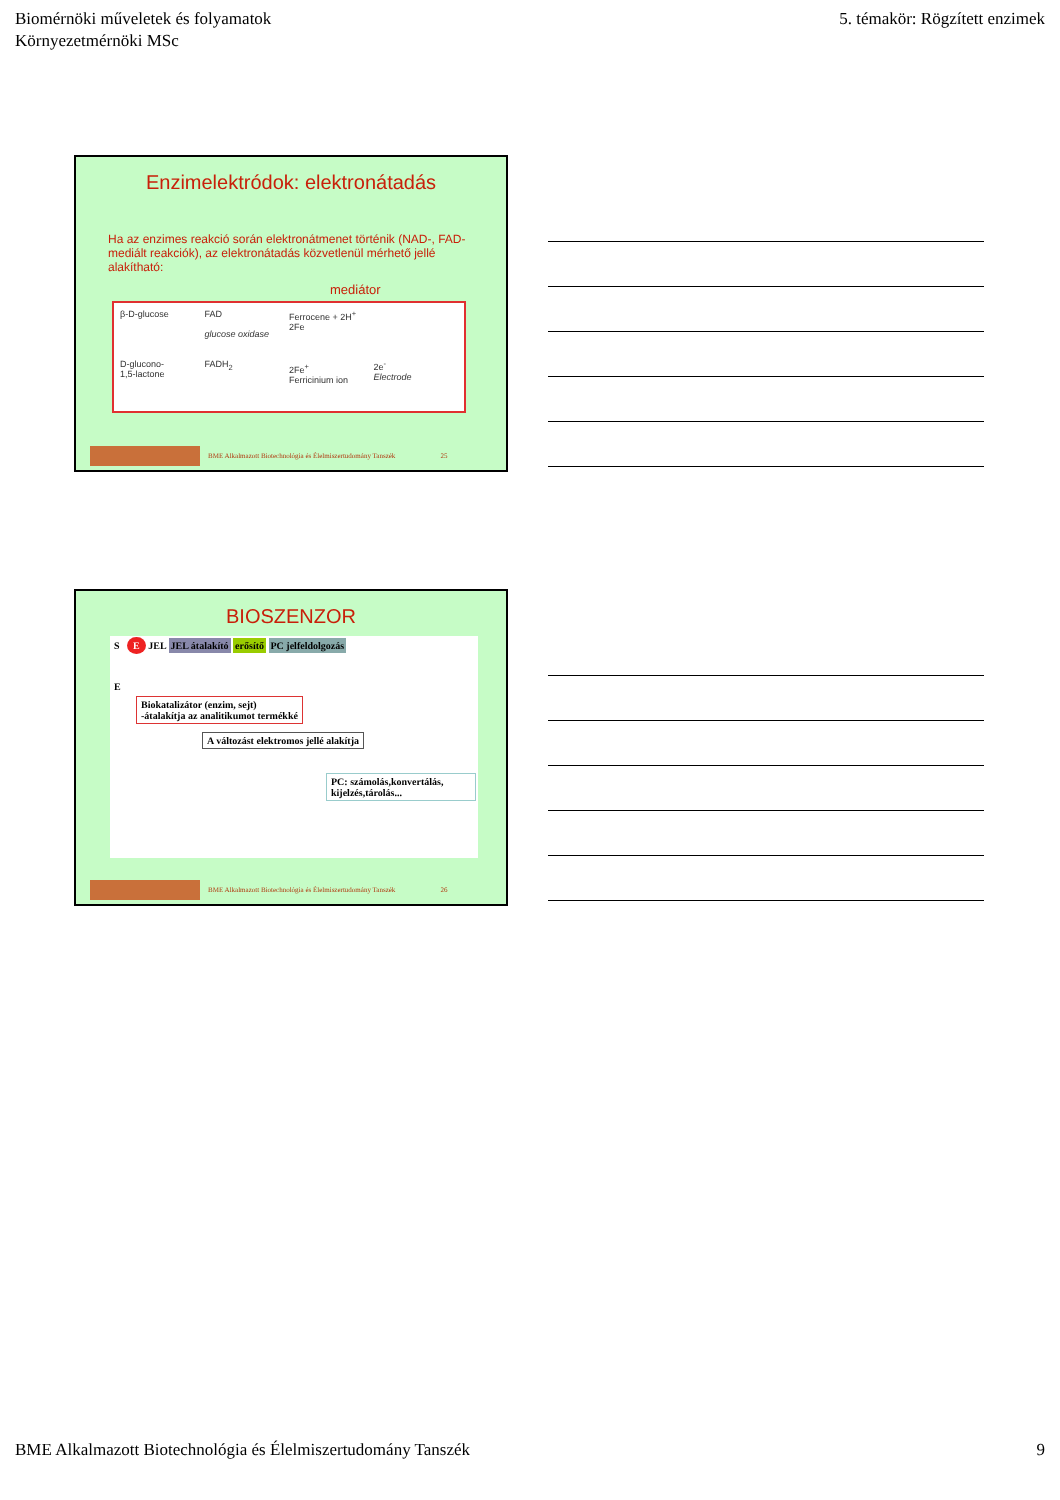Biomérnöki műveletek és folyamatok
Környezetmérnöki MSc
5. témakör: Rögzített enzimek
Enzimelektródok: elektronátadás
Ha az enzimes reakció során elektronátmenet történik (NAD-, FAD-mediált reakciók), az elektronátadás közvetlenül mérhető jellé alakítható:
mediátor
β-D-glucose
D-glucono-
1,5-lactone
FAD
glucose oxidase
FADH<sub>2</sub>
Ferrocene + 2H<sup>+</sup>
2Fe
2Fe<sup>+</sup>
Ferricinium ion
2e<sup>-</sup>
Electrode
BME Alkalmazott Biotechnológia és Élelmiszertudomány Tanszék 25
BIOSZENZOR
S E JEL JEL átalakító erősítő PC jelfeldolgozás
E
Biokatalizátor (enzim, sejt)
-átalakítja az analitikumot termékké
A változást elektromos jellé alakítja
PC: számolás,konvertálás, kijelzés,tárolás...
BME Alkalmazott Biotechnológia és Élelmiszertudomány Tanszék 26
BME Alkalmazott Biotechnológia és Élelmiszertudomány Tanszék
9